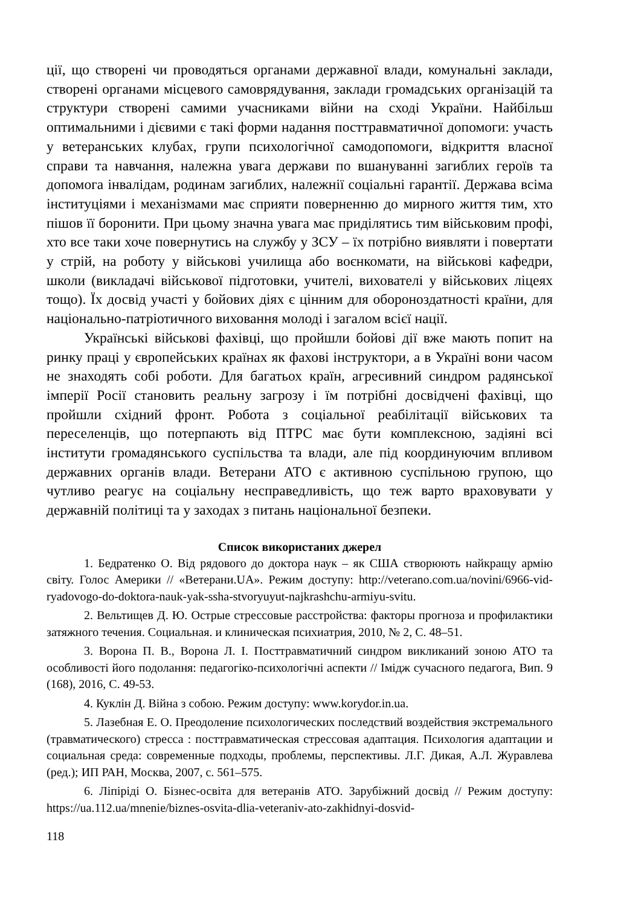ції, що створені чи проводяться органами державної влади, комунальні заклади, створені органами місцевого самоврядування, заклади громадських організацій та структури створені самими учасниками війни на сході України. Найбільш оптимальними і дієвими є такі форми надання посттравматичної допомоги: участь у ветеранських клубах, групи психологічної самодопомоги, відкриття власної справи та навчання, належна увага держави по вшануванні загиблих героїв та допомога інвалідам, родинам загиблих, належнії соціальні гарантії. Держава всіма інституціями і механізмами має сприяти поверненню до мирного життя тим, хто пішов її боронити. При цьому значна увага має приділятись тим військовим профі, хто все таки хоче повернутись на службу у ЗСУ – їх потрібно виявляти і повертати у стрій, на роботу у військові училища або воєнкомати, на військові кафедри, школи (викладачі військової підготовки, учителі, вихователі у військових ліцеях тощо). Їх досвід участі у бойових діях є цінним для обороноздатності країни, для національно-патріотичного виховання молоді і загалом всієї нації.
Українські військові фахівці, що пройшли бойові дії вже мають попит на ринку праці у європейських країнах як фахові інструктори, а в Україні вони часом не знаходять собі роботи. Для багатьох країн, агресивний синдром радянської імперії Росії становить реальну загрозу і їм потрібні досвідчені фахівці, що пройшли східний фронт. Робота з соціальної реабілітації військових та переселенців, що потерпають від ПТРС має бути комплексною, задіяні всі інститути громадянського суспільства та влади, але під координуючим впливом державних органів влади. Ветерани АТО є активною суспільною групою, що чутливо реагує на соціальну несправедливість, що теж варто враховувати у державній політиці та у заходах з питань національної безпеки.
Список використаних джерел
1. Бедратенко О. Від рядового до доктора наук – як США створюють найкращу армію світу. Голос Америки // «Ветерани.UA». Режим доступу: http://veterano.com.ua/novini/6966-vid-ryadovogo-do-doktora-nauk-yak-ssha-stvoryuyut-najkrashchu-armiyu-svitu.
2. Вельтищев Д. Ю. Острые стрессовые расстройства: факторы прогноза и профилактики затяжного течения. Социальная. и клиническая психиатрия, 2010, № 2, С. 48–51.
3. Ворона П. В., Ворона Л. І. Посттравматичний синдром викликаний зоною АТО та особливості його подолання: педагогіко-психологічні аспекти // Імідж сучасного педагога, Вип. 9 (168), 2016, С. 49-53.
4. Куклін Д. Війна з собою. Режим доступу: www.korydor.in.ua.
5. Лазебная Е. О. Преодоление психологических последствий воздействия экстремального (травматического) стресса : посттравматическая стрессовая адаптация. Психология адаптации и социальная среда: современные подходы, проблемы, перспективы. Л.Г. Дикая, А.Л. Журавлева (ред.); ИП РАН, Москва, 2007, с. 561–575.
6. Ліпіріді О. Бізнес-освіта для ветеранів АТО. Зарубіжний досвід // Режим доступу: https://ua.112.ua/mnenie/biznes-osvita-dlia-veteraniv-ato-zakhidnyi-dosvid-
118